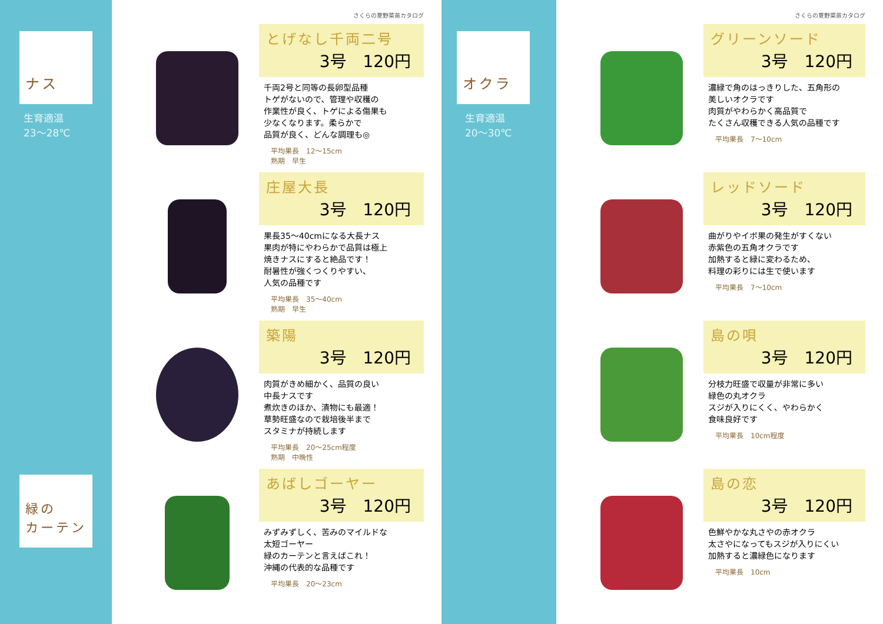ナス
生育適温
23〜28℃
緑の
カーテン
さくらの夏野菜苗カタログ
とげなし千両二号
3号　120円
千両2号と同等の長卵型品種
トゲがないので、管理や収穫の
作業性が良く、トゲによる傷果も
少なくなります。柔らかで
品質が良く、どんな調理も◎
平均果長　12〜15cm
熟期　早生
庄屋大長
3号　120円
果長35〜40cmになる大長ナス
果肉が特にやわらかで品質は極上
焼きナスにすると絶品です！
耐暑性が強くつくりやすい、
人気の品種です
平均果長　35〜40cm
熟期　早生
築陽
3号　120円
肉質がきめ細かく、品質の良い
中長ナスです
煮炊きのほか、漬物にも最適！
草勢旺盛なので栽培後半まで
スタミナが持続します
平均果長　20〜25cm程度
熟期　中晩性
あばしゴーヤー
3号　120円
みずみずしく、苦みのマイルドな
太短ゴーヤー
緑のカーテンと言えばこれ！
沖縄の代表的な品種です
平均果長　20〜23cm
オクラ
生育適温
20〜30℃
さくらの夏野菜苗カタログ
グリーンソード
3号　120円
濃緑で角のはっきりした、五角形の
美しいオクラです
肉質がやわらかく高品質で
たくさん収穫できる人気の品種です
平均果長　7〜10cm
レッドソード
3号　120円
曲がりやイボ果の発生がすくない
赤紫色の五角オクラです
加熱すると緑に変わるため、
料理の彩りには生で使います
平均果長　7〜10cm
島の唄
3号　120円
分枝力旺盛で収量が非常に多い
緑色の丸オクラ
スジが入りにくく、やわらかく
食味良好です
平均果長　10cm程度
島の恋
3号　120円
色鮮やかな丸さやの赤オクラ
太さやになってもスジが入りにくい
加熱すると濃緑色になります
平均果長　10cm